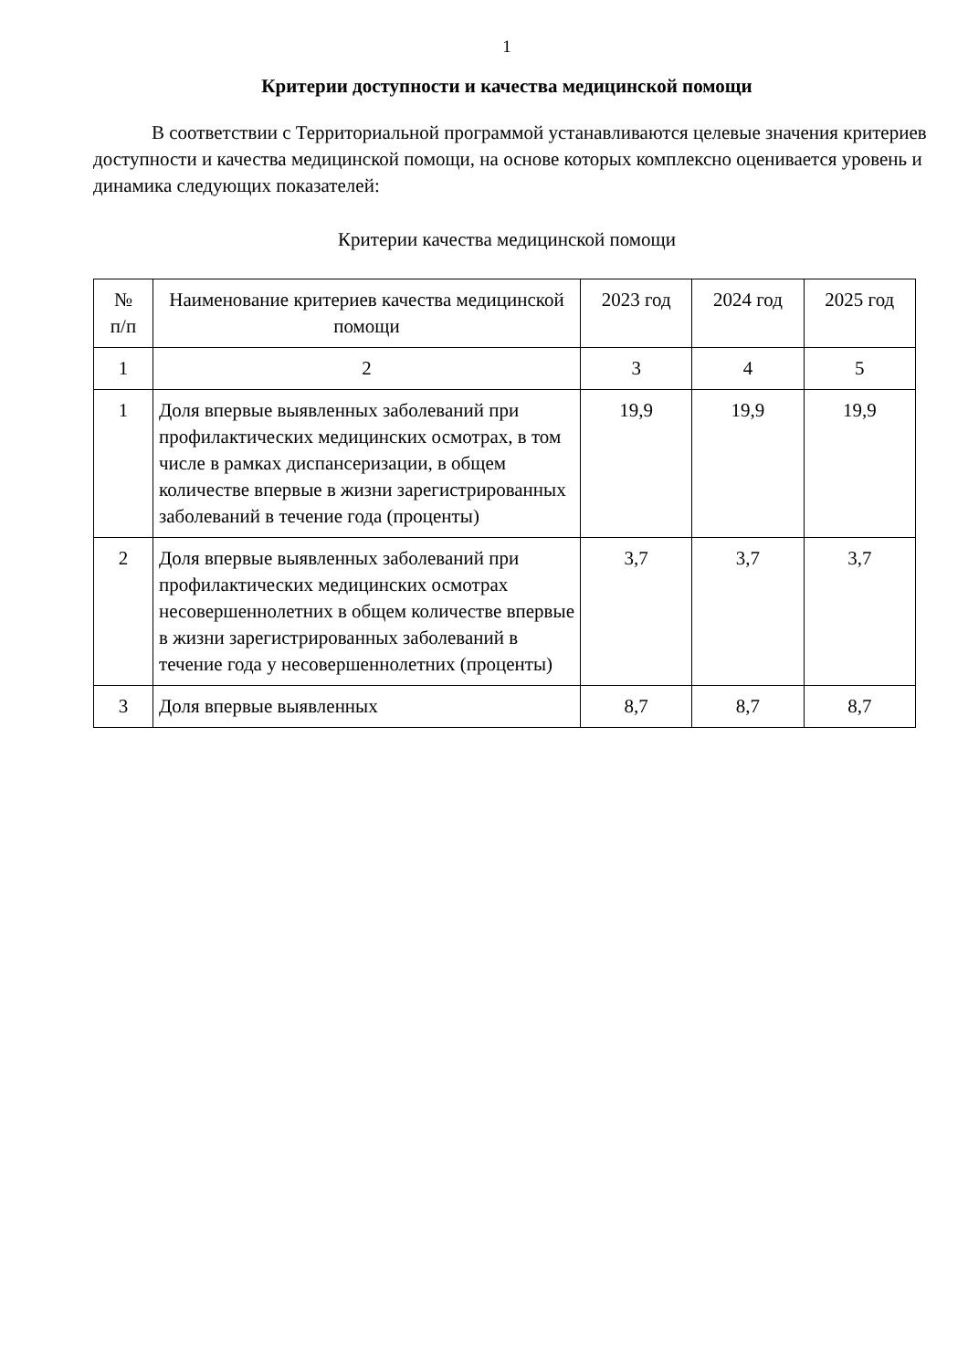1
Критерии доступности и качества медицинской помощи
В соответствии с Территориальной программой устанавливаются целевые значения критериев доступности и качества медицинской помощи, на основе которых комплексно оценивается уровень и динамика следующих показателей:
Критерии качества медицинской помощи
| № п/п | Наименование критериев качества медицинской помощи | 2023 год | 2024 год | 2025 год |
| --- | --- | --- | --- | --- |
| 1 | 2 | 3 | 4 | 5 |
| 1 | Доля впервые выявленных заболеваний при профилактических медицинских осмотрах, в том числе в рамках диспансеризации, в общем количестве впервые в жизни зарегистрированных заболеваний в течение года (проценты) | 19,9 | 19,9 | 19,9 |
| 2 | Доля впервые выявленных заболеваний при профилактических медицинских осмотрах несовершеннолетних в общем количестве впервые в жизни зарегистрированных заболеваний в течение года у несовершеннолетних (проценты) | 3,7 | 3,7 | 3,7 |
| 3 | Доля впервые выявленных | 8,7 | 8,7 | 8,7 |